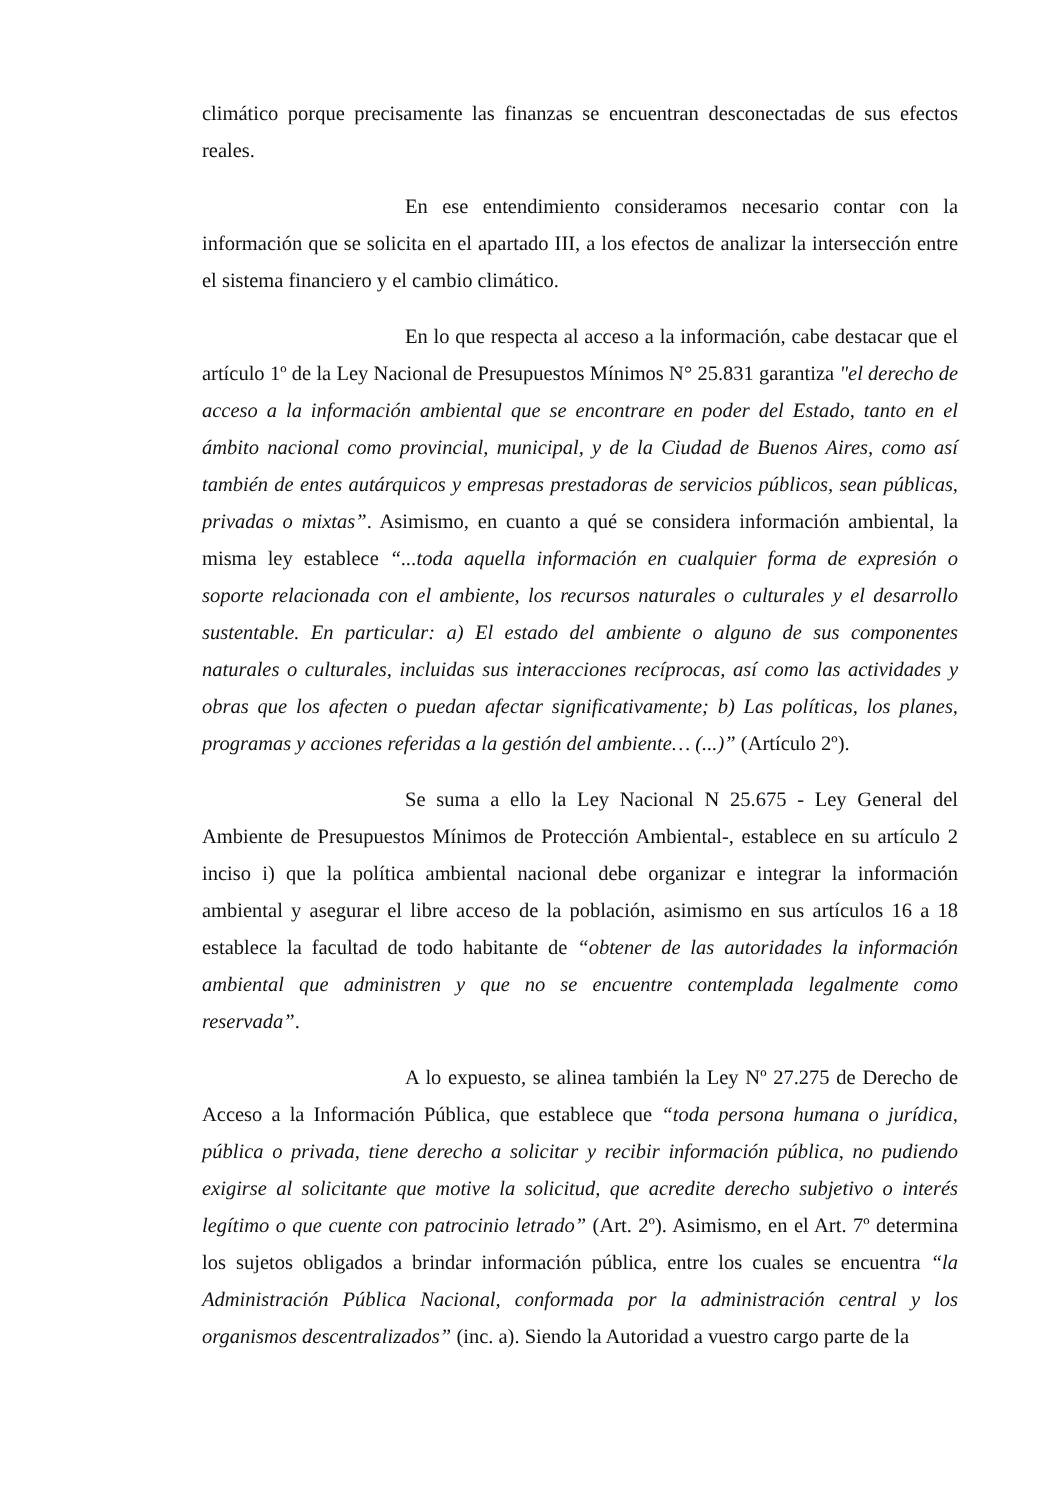climático porque precisamente las finanzas se encuentran desconectadas de sus efectos reales.
En ese entendimiento consideramos necesario contar con la información que se solicita en el apartado III, a los efectos de analizar la intersección entre el sistema financiero y el cambio climático.
En lo que respecta al acceso a la información, cabe destacar que el artículo 1º de la Ley Nacional de Presupuestos Mínimos N° 25.831 garantiza "el derecho de acceso a la información ambiental que se encontrare en poder del Estado, tanto en el ámbito nacional como provincial, municipal, y de la Ciudad de Buenos Aires, como así también de entes autárquicos y empresas prestadoras de servicios públicos, sean públicas, privadas o mixtas”. Asimismo, en cuanto a qué se considera información ambiental, la misma ley establece “...toda aquella información en cualquier forma de expresión o soporte relacionada con el ambiente, los recursos naturales o culturales y el desarrollo sustentable. En particular: a) El estado del ambiente o alguno de sus componentes naturales o culturales, incluidas sus interacciones recíprocas, así como las actividades y obras que los afecten o puedan afectar significativamente; b) Las políticas, los planes, programas y acciones referidas a la gestión del ambiente… (...)” (Artículo 2º).
Se suma a ello la Ley Nacional N 25.675 - Ley General del Ambiente de Presupuestos Mínimos de Protección Ambiental-, establece en su artículo 2 inciso i) que la política ambiental nacional debe organizar e integrar la información ambiental y asegurar el libre acceso de la población, asimismo en sus artículos 16 a 18 establece la facultad de todo habitante de “obtener de las autoridades la información ambiental que administren y que no se encuentre contemplada legalmente como reservada”.
A lo expuesto, se alinea también la Ley Nº 27.275 de Derecho de Acceso a la Información Pública, que establece que “toda persona humana o jurídica, pública o privada, tiene derecho a solicitar y recibir información pública, no pudiendo exigirse al solicitante que motive la solicitud, que acredite derecho subjetivo o interés legítimo o que cuente con patrocinio letrado” (Art. 2º). Asimismo, en el Art. 7º determina los sujetos obligados a brindar información pública, entre los cuales se encuentra “la Administración Pública Nacional, conformada por la administración central y los organismos descentralizados” (inc. a). Siendo la Autoridad a vuestro cargo parte de la